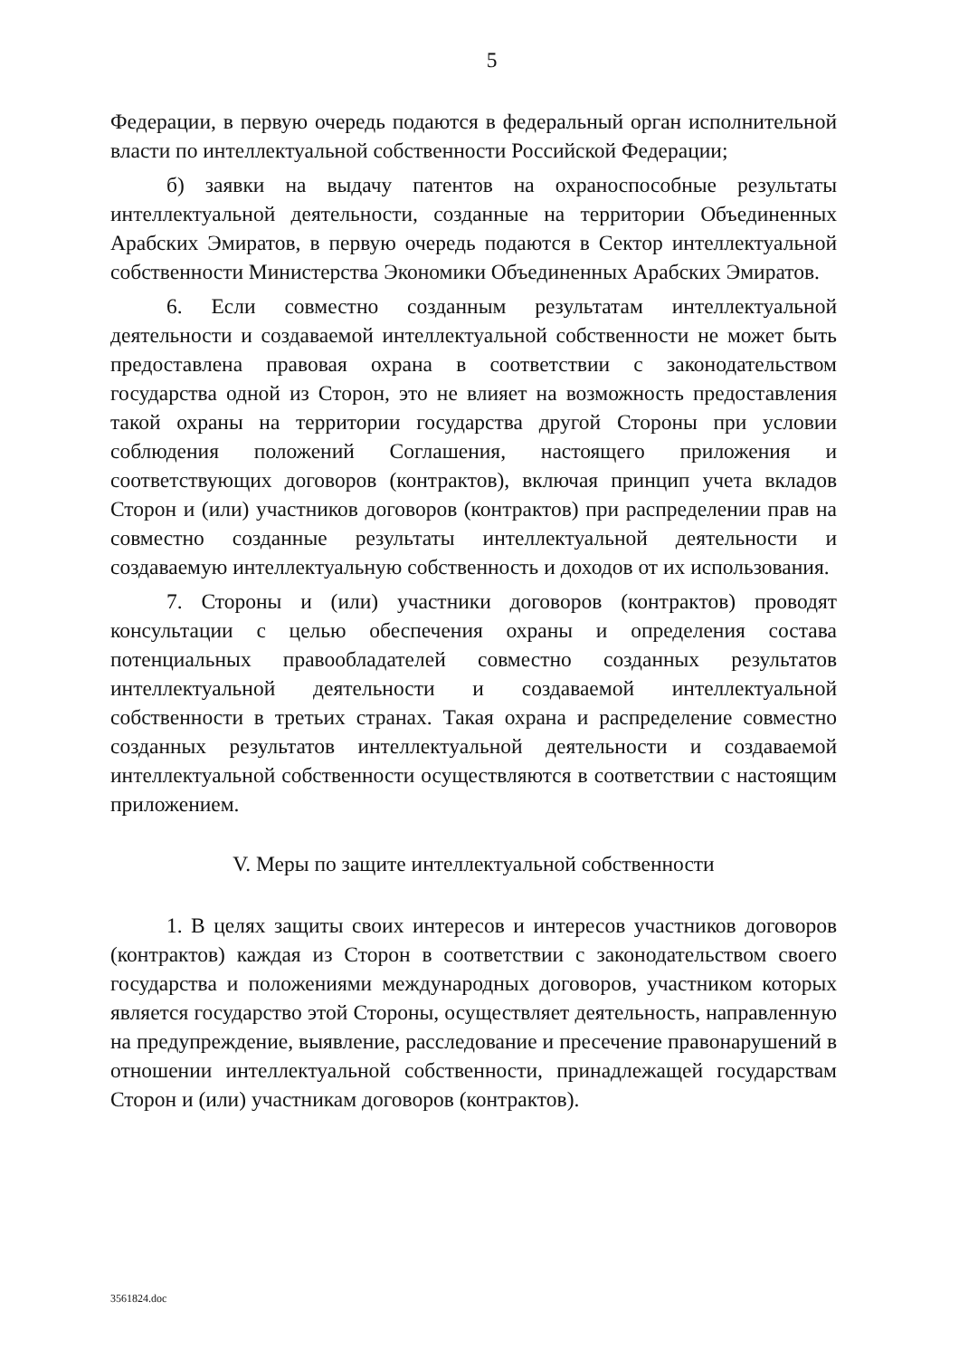5
Федерации, в первую очередь подаются в федеральный орган исполнительной власти по интеллектуальной собственности Российской Федерации;
б) заявки на выдачу патентов на охраноспособные результаты интеллектуальной деятельности, созданные на территории Объединенных Арабских Эмиратов, в первую очередь подаются в Сектор интеллектуальной собственности Министерства Экономики Объединенных Арабских Эмиратов.
6. Если совместно созданным результатам интеллектуальной деятельности и создаваемой интеллектуальной собственности не может быть предоставлена правовая охрана в соответствии с законодательством государства одной из Сторон, это не влияет на возможность предоставления такой охраны на территории государства другой Стороны при условии соблюдения положений Соглашения, настоящего приложения и соответствующих договоров (контрактов), включая принцип учета вкладов Сторон и (или) участников договоров (контрактов) при распределении прав на совместно созданные результаты интеллектуальной деятельности и создаваемую интеллектуальную собственность и доходов от их использования.
7. Стороны и (или) участники договоров (контрактов) проводят консультации с целью обеспечения охраны и определения состава потенциальных правообладателей совместно созданных результатов интеллектуальной деятельности и создаваемой интеллектуальной собственности в третьих странах. Такая охрана и распределение совместно созданных результатов интеллектуальной деятельности и создаваемой интеллектуальной собственности осуществляются в соответствии с настоящим приложением.
V. Меры по защите интеллектуальной собственности
1. В целях защиты своих интересов и интересов участников договоров (контрактов) каждая из Сторон в соответствии с законодательством своего государства и положениями международных договоров, участником которых является государство этой Стороны, осуществляет деятельность, направленную на предупреждение, выявление, расследование и пресечение правонарушений в отношении интеллектуальной собственности, принадлежащей государствам Сторон и (или) участникам договоров (контрактов).
3561824.doc